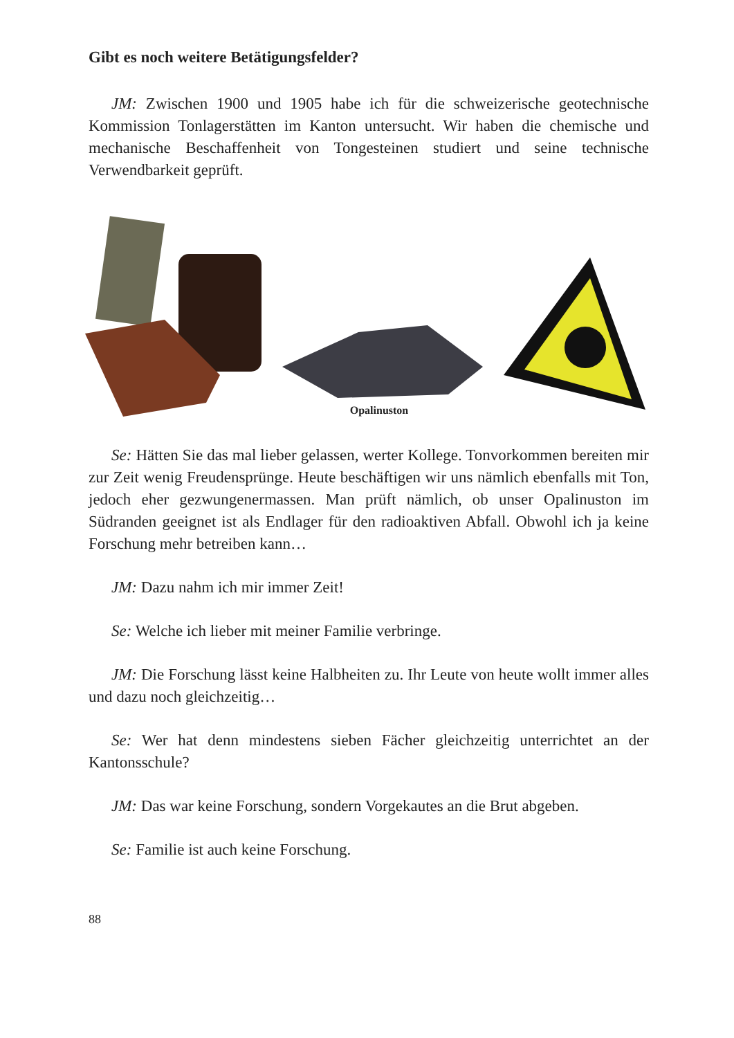Gibt es noch weitere Betätigungsfelder?
JM: Zwischen 1900 und 1905 habe ich für die schweizerische geotechnische Kommission Tonlagerstätten im Kanton untersucht. Wir haben die chemische und mechanische Beschaffenheit von Tongesteinen studiert und seine technische Verwendbarkeit geprüft.
Opalinuston
Se: Hätten Sie das mal lieber gelassen, werter Kollege. Tonvorkommen bereiten mir zur Zeit wenig Freudensprünge. Heute beschäftigen wir uns nämlich ebenfalls mit Ton, jedoch eher gezwungenermassen. Man prüft nämlich, ob unser Opalinuston im Südranden geeignet ist als Endlager für den radioaktiven Abfall. Obwohl ich ja keine Forschung mehr betreiben kann…
JM: Dazu nahm ich mir immer Zeit!
Se: Welche ich lieber mit meiner Familie verbringe.
JM: Die Forschung lässt keine Halbheiten zu. Ihr Leute von heute wollt immer alles und dazu noch gleichzeitig…
Se: Wer hat denn mindestens sieben Fächer gleichzeitig unterrichtet an der Kantonsschule?
JM: Das war keine Forschung, sondern Vorgekautes an die Brut abgeben.
Se: Familie ist auch keine Forschung.
88